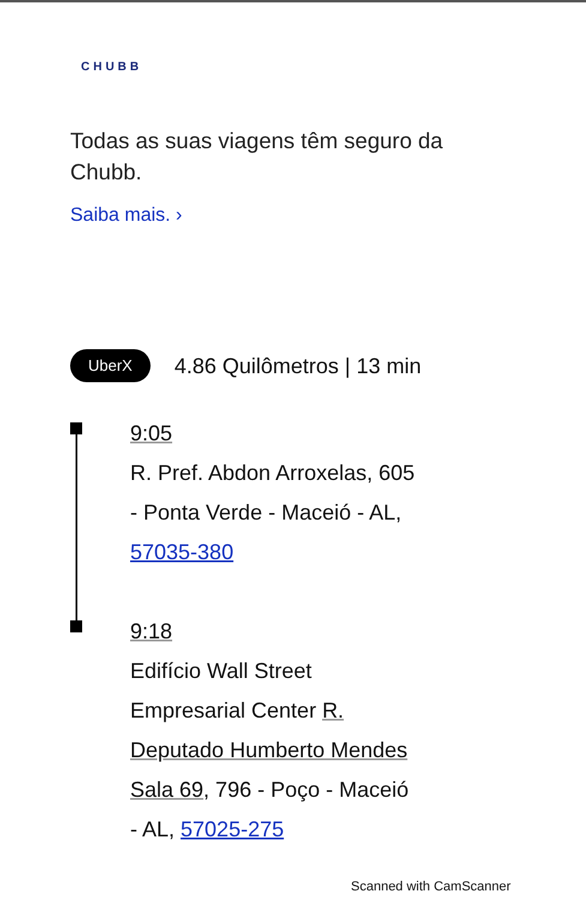CHUBB
Todas as suas viagens têm seguro da Chubb.
Saiba mais. ›
UberX 4.86 Quilômetros | 13 min
9:05
R. Pref. Abdon Arroxelas, 605
- Ponta Verde - Maceió - AL,
57035-380
9:18
Edifício Wall Street
Empresarial Center R.
Deputado Humberto Mendes
Sala 69, 796 - Poço - Maceió
- AL, 57025-275
Scanned with CamScanner